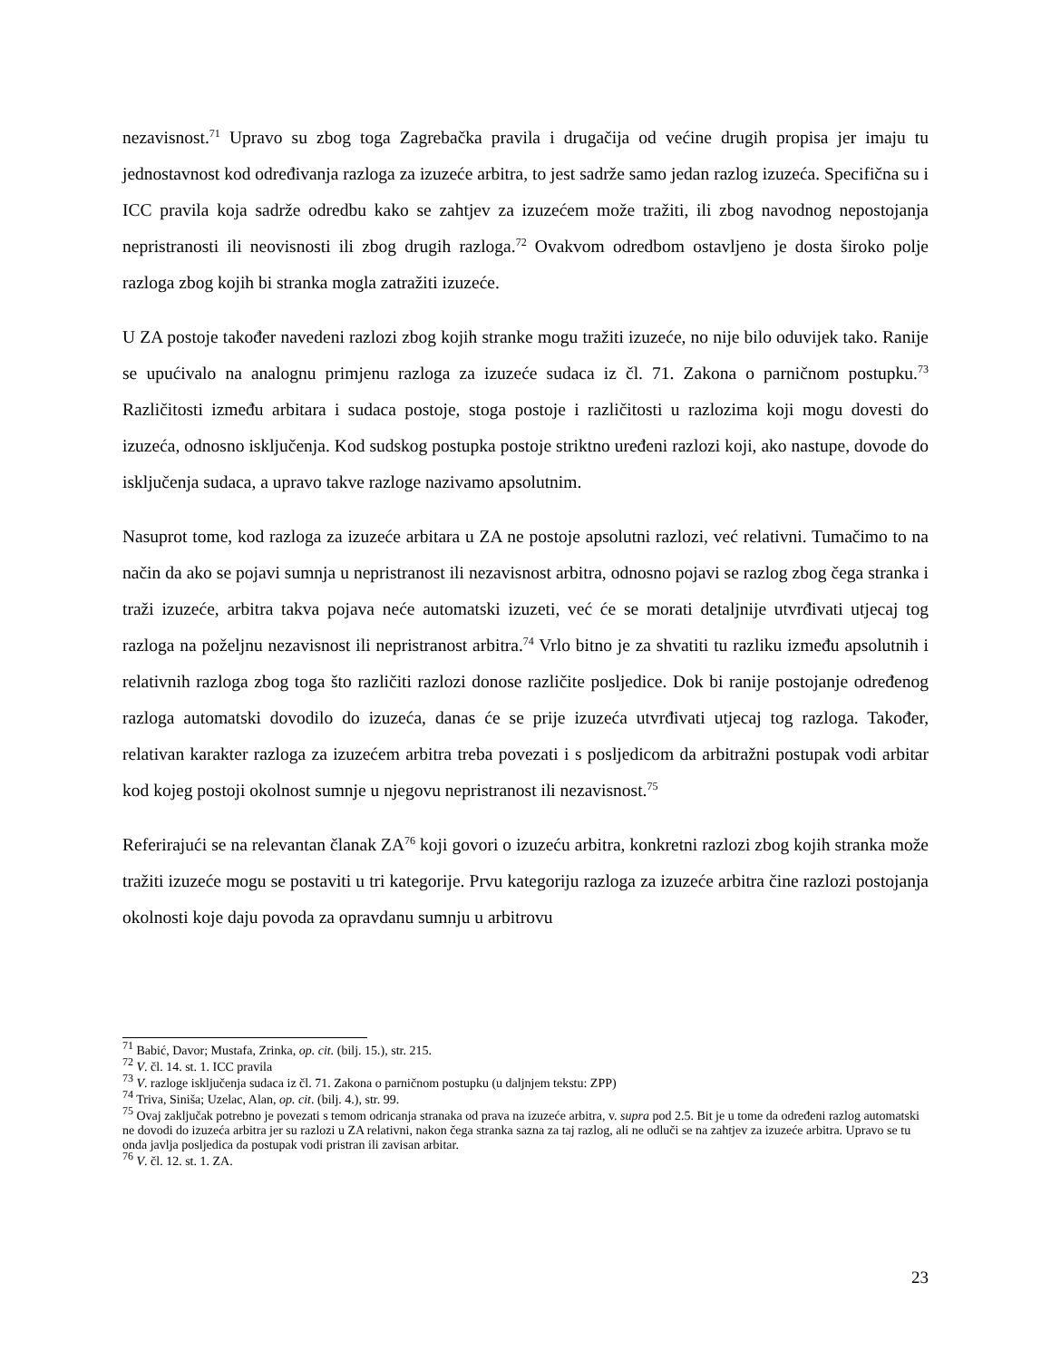nezavisnost.<sup>71</sup> Upravo su zbog toga Zagrebačka pravila i drugačija od većine drugih propisa jer imaju tu jednostavnost kod određivanja razloga za izuzeće arbitra, to jest sadrže samo jedan razlog izuzeća. Specifična su i ICC pravila koja sadrže odredbu kako se zahtjev za izuzećem može tražiti, ili zbog navodnog nepostojanja nepristranosti ili neovisnosti ili zbog drugih razloga.<sup>72</sup> Ovakvom odredbom ostavljeno je dosta široko polje razloga zbog kojih bi stranka mogla zatražiti izuzeće.
U ZA postoje također navedeni razlozi zbog kojih stranke mogu tražiti izuzeće, no nije bilo oduvijek tako. Ranije se upućivalo na analognu primjenu razloga za izuzeće sudaca iz čl. 71. Zakona o parničnom postupku.<sup>73</sup> Različitosti između arbitara i sudaca postoje, stoga postoje i različitosti u razlozima koji mogu dovesti do izuzeća, odnosno isključenja. Kod sudskog postupka postoje striktno uređeni razlozi koji, ako nastupe, dovode do isključenja sudaca, a upravo takve razloge nazivamo apsolutnim.
Nasuprot tome, kod razloga za izuzeće arbitara u ZA ne postoje apsolutni razlozi, već relativni. Tumačimo to na način da ako se pojavi sumnja u nepristranost ili nezavisnost arbitra, odnosno pojavi se razlog zbog čega stranka i traži izuzeće, arbitra takva pojava neće automatski izuzeti, već će se morati detaljnije utvrđivati utjecaj tog razloga na poželjnu nezavisnost ili nepristranost arbitra.<sup>74</sup> Vrlo bitno je za shvatiti tu razliku između apsolutnih i relativnih razloga zbog toga što različiti razlozi donose različite posljedice. Dok bi ranije postojanje određenog razloga automatski dovodilo do izuzeća, danas će se prije izuzeća utvrđivati utjecaj tog razloga. Također, relativan karakter razloga za izuzećem arbitra treba povezati i s posljedicom da arbitražni postupak vodi arbitar kod kojeg postoji okolnost sumnje u njegovu nepristranost ili nezavisnost.<sup>75</sup>
Referirajući se na relevantan članak ZA<sup>76</sup> koji govori o izuzeću arbitra, konkretni razlozi zbog kojih stranka može tražiti izuzeće mogu se postaviti u tri kategorije. Prvu kategoriju razloga za izuzeće arbitra čine razlozi postojanja okolnosti koje daju povoda za opravdanu sumnju u arbitrovu
<sup>71</sup> Babić, Davor; Mustafa, Zrinka, op. cit. (bilj. 15.), str. 215.
<sup>72</sup> V. čl. 14. st. 1. ICC pravila
<sup>73</sup> V. razloge isključenja sudaca iz čl. 71. Zakona o parničnom postupku (u daljnjem tekstu: ZPP)
<sup>74</sup> Triva, Siniša; Uzelac, Alan, op. cit. (bilj. 4.), str. 99.
<sup>75</sup> Ovaj zaključak potrebno je povezati s temom odricanja stranaka od prava na izuzeće arbitra, v. supra pod 2.5. Bit je u tome da određeni razlog automatski ne dovodi do izuzeća arbitra jer su razlozi u ZA relativni, nakon čega stranka sazna za taj razlog, ali ne odluči se na zahtjev za izuzeće arbitra. Upravo se tu onda javlja posljedica da postupak vodi pristran ili zavisan arbitar.
<sup>76</sup> V. čl. 12. st. 1. ZA.
23